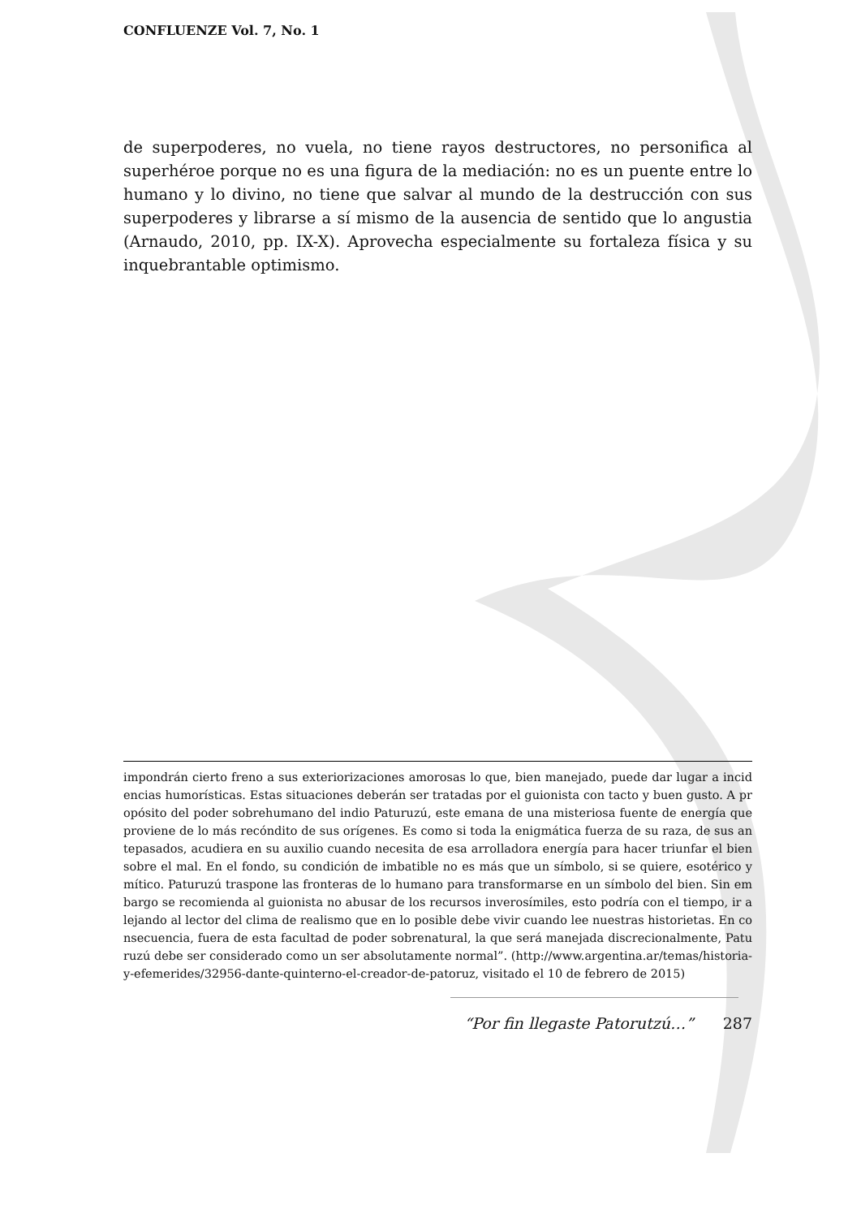CONFLUENZE Vol. 7, No. 1
de superpoderes, no vuela, no tiene rayos destructores, no personifica al superhéroe porque no es una figura de la mediación: no es un puente entre lo humano y lo divino, no tiene que salvar al mundo de la destrucción con sus superpoderes y librarse a sí mismo de la ausencia de sentido que lo angustia (Arnaudo, 2010, pp. IX-X). Aprovecha especialmente su fortaleza física y su inquebrantable optimismo.
impondrán cierto freno a sus exteriorizaciones amorosas lo que, bien manejado, puede dar lugar a incidencias humorísticas. Estas situaciones deberán ser tratadas por el guionista con tacto y buen gusto. A propósito del poder sobrehumano del indio Paturuzú, este emana de una misteriosa fuente de energía que proviene de lo más recóndito de sus orígenes. Es como si toda la enigmática fuerza de su raza, de sus antepasados, acudiera en su auxilio cuando necesita de esa arrolladora energía para hacer triunfar el bien sobre el mal. En el fondo, su condición de imbatible no es más que un símbolo, si se quiere, esotérico y mítico. Paturuzú traspone las fronteras de lo humano para transformarse en un símbolo del bien. Sin embargo se recomienda al guionista no abusar de los recursos inverosímiles, esto podría con el tiempo, ir alejando al lector del clima de realismo que en lo posible debe vivir cuando lee nuestras historietas. En consecuencia, fuera de esta facultad de poder sobrenatural, la que será manejada discrecionalmente, Paturuzú debe ser considerado como un ser absolutamente normal”. (http://www.argentina.ar/temas/historia-y-efemerides/32956-dante-quinterno-el-creador-de-patoruz, visitado el 10 de febrero de 2015)
“Por fin llegaste Patorutzú…” 287